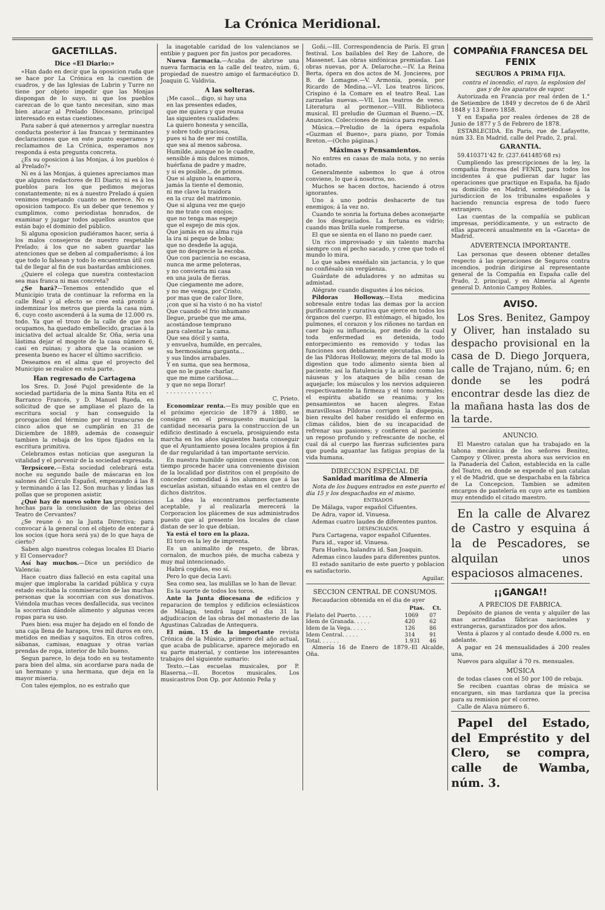La Crónica Meridional.
GACETILLAS.
Dice «El Diario:»
«Han dado en decir que la oposicion ruda que se hace por La Crónica en la cuestion de cuadros, y de las Iglesias de Lubrin y Turre no tiene por objeto impedir que las Monjas dispongan de lo suyo, ni que los pueblos carezcan de lo que tanto necesitan, sino mas bien atacar al Prelado Diocesano, principal interesado en estas cuestiones.
Para saber á qué atenernos y arreglar nuestra conducta posterior á las francas y terminantes declaraciones que en este punto esperamos y reclamamos de La Crónica, esperamos nos responda á esta pregunta concreta.
¿Es su oposicion á las Monjas, á los pueblos ó al Prelado?»
Ni es á las Monjas, á quienes apreciamos mas que algunos redactores de El Diario; ni es á los pueblos para los que pedimos mejoras constantemente; ni es á nuestro Prelado á quien venimos respetando cuanto se merece. No es oposicion tampoco. Es un deber que tenemos y cumplimos, como periodistas honrados, de examinar y juzgar todos aquellos asuntos que están bajo el dominio del público.
Si alguna oposicion pudiéramos hacer, seria á los malos consejeros de nuestro respetable Prelado; á los que no saben guardar las atenciones que se deben al compañerismo; á los que todo lo falsean y todo lo encuentran útil con tal de llegar al fin de sus bastardas ambiciones.
¿Quiere el colega que nuestra contestacion sea mas franca ni mas concreta?
¿Se hará?—Tenemos entendido que el Municipio trata de continuar la reforma en la calle Real y al efecto se cree está pronto á indemnizar los metros que pierda la casa núm. 6, cuyo costo ascenderá á la suma de 12.000 rs. todo. Ya que el trozo de la calle de que nos ocupamos, ha quedado embellecido, gracias á la iniciativa del actual alcalde Sr. Oña, seria una lástima dejar el mogote de la casa número 6, casi en ruinas; y ahora que la ocasion se presenta bueno es hacer el último sacrificio.
Deseamos en el alma que el proyecto del Municipio se realice en esta parte.
Han regresado de Cartagena
los Sres. D. José Pujol presidente de la sociedad partidaria de la mina Santa Rita en el Barranco Francés, y D. Manuel Rueda, en solicitud de que se ampliase el plazo de la escritura social y han conseguido la prorogacion del término por el transcurso de cinco años que se cumplirán en 31 de Diciembre de 1889, además de conseguir tambien la rebaja de los tipos fijados en la escritura primitiva.
Celebramos estas noticias que aseguran la vitalidad y el porvenir de la sociedad expresada.
Terpsícore.—Esta sociedad celebrará esta noche su segundo baile de máscaras en los salones del Círculo Español, empezando á las 8 y terminando á las 12. Son muchas y lindas las pollas que se proponen asistir.
¿Qué hay de nuevo sobre las proposiciones hechas para la conclusion de las obras del Teatro de Cervantes?
¿Se reune ó no la Junta Directiva; para convocar á la general con el objeto de enterar á los socios (que hora será ya) de lo que haya de cierto?
Saben algo nuestros colegas locales El Diario y El Conservador?
Así hay muchos.—Dice un periódico de Valencia:
Hace cuatro dias falleció en esta capital una mujer que imploraba la caridad pública y cuya estado escitaba la conmiseracion de las muchas personas que la socorrian con sus donativos. Viéndola muchas veces desfallecida, sus vecinos la socorrian dándole alimento y algunas veces ropas para su uso.
Pues bien: esa mujer ha dejado en el fondo de una caja llena de harapos, tres mil duros en oro, metidos en medias y saquitos. En otros cofres, sábanas, camisas, enaguas y otras varias prendas de ropa, interior de hilo bueno.
Segun parece, lo deja todo en su testamento para bien del alma, sin acordarse para nada de un hermano y una hermana, que deja en la mayor miseria.
Con tales ejemplos, no es estraño que
la inagotable caridad de los valencianos se entibie y paguen por fin justos por pecadores.
Nueva farmacia.—Acaba de abrirse una nueva farmacia en la calle del teatro, núm. 6, propiedad de nuestro amigo el farmacéutico D. Joaquin G. Valdivia.
A las solteras.
¡Me casol... digo, si hay una
en las presentes edades,
que me quiera y que reuna
las siguientes cualidades:
La quiero honesta y sencilla,
y sobre todo graciosa,
pues si ha de ser mi costilla,
que sea al menos sabrosa.
Humilde, aunque no le cuadre,
sensible á mis dulces mimos,
huérfana de padre y madre,
y si es posible... de primos.
Que si alguno la enamora,
jamás la tiente el demonio,
ni me clave la traidora
en la cruz del matrimonio.
Que si alguna vez me quejo
no me trate con enojos;
que no tenga mas espejo
que el espejo de mis ojos.
Que jamás en su alma ruja
la ira ni peque de boba;
que no desdeñe la aguja,
que no desprecie la escoba.
Que con paciencia no escasa,
nunca me arme peloteras,
y no convierta mi casa
en una jaula de fieras.
Que ciegamente me adore,
y no me venga, por Cristo,
por mas que de calor llore,
¡con que si ha visto ó no ha visto!
Que cuando el frio inhumano
llegue, pruebe que me ama,
acostándose temprano
para calentar la cama.
Que sea dócil y santa,
y envuelva, humilde, en percales,
su hermosísima garganta...
y sus lindos arrabales.
Y en suma, que sea hermosa,
que no le guste charlar,
que me mime cariñosa....
y que no sepa llorar!
. . . . . . . . . . . . .
C. Prieto.
Economizar renta.—Es muy posible que en el próximo ejercicio de 1879 á 1880, se consigne en el presupuesto municipal la cantidad necesaria para la construccion de un edificio destinado á escuela, prosiguiendo esta marcha en los años siguientes hasta conseguir que el Ayuntamiento posea locales propios á fin de dar regularidad á tan importante servicio.
En nuestra humilde opinion creemos que con tiempo procede hacer una conveniente division de la localidad por distritos con el propósito de conceder comodidad á los alumnos que á las escuelas asistan, situando estas en el centro de dichos distritos.
La idea la encontramos perfectamente aceptable, y al realizarla merecerá la Corporacion los plácemes de sus administrados puesto que al presente los locales de clase distan de ser lo que debian.
Ya está el toro en la plaza.
El toro es la ley de imprenta.
Es un animalito de respeto, de libras, cornalon, de muchos piés, de mucha cabeza y muy mal intencionado.
Habrá cogidas, eso sí.
Pero lo que decia Lavi:
Sea como sea, las mulillas se lo han de llevar.
Es la suerte de todos los toros.
Ante la Junta diocesana de edificios y reparacion de templos y edificios eclesiásticos de Málaga, tendrá lugar el dia 31 la adjudicacion de las obras del monasterio de las Agustinas Calzadas de Antequera.
El núm. 15 de la importante revista Crónica de la Música, primero del año actual, que acaba de publicarse, aparece mejorado en su parte material, y contiene los interesantes trabajos del siguiente sumario:
Texto.—Las escuelas musicales, por P. Blaserna.—II. Bocetos musicales. Los musicastros Don Op. por Antonio Peña y
Goñi.—III. Correspondencia de París. El gran festival. Los bailables del Rey de Lahore, de Massenet. Las obras sinfónicas premiadas. Las obras nuevas, por A. Delaroche.—IV. La Reina Berta, ópera en dos actos de M. Joncieres, por B. de Lomagne.—V. Armonía, poesía, por Ricardo de Medina.—VI. Los teatros líricos. Crispino é la Comare en el teatro Real. Las zarzuelas nuevas.—VII. Los teatros de verso. Literatura al pormenor.—VIII. Biblioteca musical. El preludio de Guzman el Bueno.—IX. Anuncios. Colecciones de música para regalos.
Música.—Preludio de la ópera española «Guzman el Bueno», para piano, por Tomás Breton.—(Ocho páginas.)
Máximas y Pensamientos.
No entres en casas de mala nota, y no serás notado.
Generalmente sabemos lo que á otros conviene, lo que á nosotros, no.
Muchos se hacen doctos, haciendo á otros ignorantes.
Uno á uno podrás deshacerte de tus enemigos; á la vez no.
Cuando te sonria la fortuna debes aconsejarte de los desgraciados. La fortuna es vidrio; cuando mas brilla suele romperse.
El que se sienta en el llano no puede caer.
Un rico improvisado y sin talento marcha siempre con el pecho sacado, y cree que todo el mundo lo mira.
Lo que sabes enséñalo sin jactancia, y lo que no confiésalo sin vergüenza.
Guárdate de aduladores y no admitas su admistad.
Alégrate cuando disgustes á los nécios.
Píldoras Holloway.—Esta medicina sobresale entre todas las demas por la accion purificamente y curativa que ejerce en todos los órganos del cuerpo. El estómago, el hígado, los pulmones, el corazon y los riñones no tardan en caer bajo su influencia, por medio de la cual toda enfermedad es detenida, todo entorpecimiento es removido y todas las funciones son debidamente ejecutadas. El uso de las Píldoras Holloway, mejora de tal modo la digestion que todo alimento sienta bien al paciente; así la flatulencia y la acidez como las náuseas y los ataques de bílis cesan de aquejarle; los músculos y los nervios adquieren respectivamente la firmeza y el tono normales; el espíritu abatido se reanima; y los pensamientos se hacen alegres. Estas maravillosas Píldoras corrigen la dispepsia, bien resulte del haber residido el enfermo en climas cálidos, bien de su incapacidad de refrenar sus pasiones; y confieren al paciente un reposo profundo y refrescante de noche, el cual dá al cuerpo las fuerzas suficientes para que pueda aguantar las fatigas propias de la vida humana.
DIRECCION ESPECIAL DE
Sanidad marítima de Almería
Nota de los buques entrados en este puerto el dia 15 y los despachados en el mismo.
ENTRADOS
De Málaga, vapor español Cifuentes.
De Adra, vapor id. Vinuesa.
Ademas cuatro laudes de diferentes puntos.
DESPACHADOS.
Para Cartagena, vapor español Cifuentes.
Para id., vapor id. Vinuesa.
Para Huelva, balandra id. San Joaquin.
Ademas cinco laudes para diferentes puntos.
El estado sanitario de este puerto y poblacion es satisfactorio.
Aguilar.
SECCION CENTRAL DE CONSUMOS.
Recaudacion obtenida en el dia de ayer
| | Ptas. | Ct. |
| --- | --- | --- |
| Fielato del Puerto. . . . . | 1069 | 07 |
| Idem de Granada. . . . . | 420 | 62 |
| Idem de la Vega. . . . . | 126 | 86 |
| Idem Central. . . . . | 314 | 91 |
| Total. . . . . . | 1.931 | 46 |
Almería 16 de Enero de 1879.-El Alcalde, Oña.
COMPAÑIA FRANCESA DEL FENIX
SEGUROS A PRIMA FIJA.
contra el incendio, el rayo, la esplosion del gas y de los aparatos de vapor.
Autorizada en Francia por real órden de 1.° de Setiembre de 1849 y decretos de 6 de Abril 1848 y 13 Enero 1858.
Y en España por reales órdenes de 28 de Junio de 1877 y 5 de Febrero de 1878.
ESTABLECIDA. En Paris, rue de Lafayette, núm 33. En Madrid, calle del Prado, 2, pral.
GARANTIA.
59.410371'42 fr. (237.641485'68 rs)
Cumpliendo las prescripciones de la ley, la compañía francesa del FENIX, para todos los incidentes á que pudieran dar lugar las operaciones que practique en España, ha fijado su domicilio en Madrid, sometiéndose á la jurisdiccion de los tribunales españoles y haciendo renuncia espresa de todo fuero extranjero.
Las cuentas de la compañía se publican impresas, periódicamente, y un estracto de ellas aparecerá anualmente en la «Gaceta» de Madrid.
ADVERTENCIA IMPORTANTE.
Las personas que deseen obtener detalles respecto á las operaciones de Seguros contra incendios, podrán dirigirse al representante general de la Compañía en España calle del Prado, 2, principal, y en Almería al Agente general D. Antonio Campoy Robles.
AVISO.
Los Sres. Benitez, Gampoy y Oliver, han instalado su despacho provisional en la casa de D. Diego Jorquera, calle de Trajano, núm. 6; en donde se les podrá encontrar desde las diez de la mañana hasta las dos de la tarde.
ANUNCIO.
El Maestro catalan que ha trabajado en la tahona mecánica de los señores Benitez, Campoy y Oliver, presta ahora sus servicios en la Panadería del Cañon, establecida en la calle del Teatro, en donde se expende el pan catalan y el de Madrid, que se despachaba en la fábrica de La Concepcion. Tambien se admiten encargos de pastelería en cuyo arte es tambien muy entendido el citado maestro.
En la calle de Alvarez de Castro y esquina á la de Pescadores, se alquilan unos espaciosos almacenes.
¡¡GANGA!!
A PRECIOS DE FABRICA.
Depósito de pianos de venta y alquiler de las mas acreditadas fábricas nacionales y extrangeras, garantizados por dos años.
Venta á plazos y al contado desde 4.000 rs. en adelante.
A pagar en 24 mensualidades á 200 reales una,
Nuevos para alquilar á 70 rs. mensuales.
MÚSICA
de todas clases con el 50 por 100 de rebaja.
Se reciben cuantas obras de música se encarguen, sin mas tardanza que la precisa para su remision por el correo.
Calle de Alava número 6.
Papel del Estado, del Empréstito y del Clero, se compra, calle de Wamba, núm. 3.